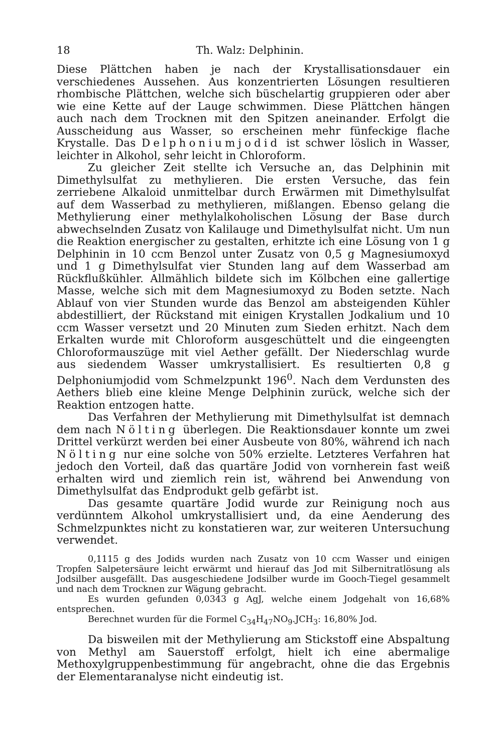18 Th. Walz: Delphinin.
Diese Plättchen haben je nach der Krystallisationsdauer ein verschiedenes Aussehen. Aus konzentrierten Lösungen resultieren rhombische Plättchen, welche sich büschelartig gruppieren oder aber wie eine Kette auf der Lauge schwimmen. Diese Plättchen hängen auch nach dem Trocknen mit den Spitzen aneinander. Erfolgt die Ausscheidung aus Wasser, so erscheinen mehr fünfeckige flache Krystalle. Das Delphoniumjodid ist schwer löslich in Wasser, leichter in Alkohol, sehr leicht in Chloroform.
Zu gleicher Zeit stellte ich Versuche an, das Delphinin mit Dimethylsulfat zu methylieren. Die ersten Versuche, das fein zerriebene Alkaloid unmittelbar durch Erwärmen mit Dimethylsulfat auf dem Wasserbad zu methylieren, mißlangen. Ebenso gelang die Methylierung einer methylalkoholischen Lösung der Base durch abwechselnden Zusatz von Kalilauge und Dimethylsulfat nicht. Um nun die Reaktion energischer zu gestalten, erhitzte ich eine Lösung von 1 g Delphinin in 10 ccm Benzol unter Zusatz von 0,5 g Magnesiumoxyd und 1 g Dimethylsulfat vier Stunden lang auf dem Wasserbad am Rückflußkühler. Allmählich bildete sich im Kölbchen eine gallertige Masse, welche sich mit dem Magnesiumoxyd zu Boden setzte. Nach Ablauf von vier Stunden wurde das Benzol am absteigenden Kühler abdestilliert, der Rückstand mit einigen Krystallen Jodkalium und 10 ccm Wasser versetzt und 20 Minuten zum Sieden erhitzt. Nach dem Erkalten wurde mit Chloroform ausgeschüttelt und die eingeengten Chloroformauszüge mit viel Aether gefällt. Der Niederschlag wurde aus siedendem Wasser umkrystallisiert. Es resultierten 0,8 g Delphoniumjodid vom Schmelzpunkt 196<sup>0</sup>. Nach dem Verdunsten des Aethers blieb eine kleine Menge Delphinin zurück, welche sich der Reaktion entzogen hatte.
Das Verfahren der Methylierung mit Dimethylsulfat ist demnach dem nach Nölting überlegen. Die Reaktionsdauer konnte um zwei Drittel verkürzt werden bei einer Ausbeute von 80%, während ich nach Nölting nur eine solche von 50% erzielte. Letzteres Verfahren hat jedoch den Vorteil, daß das quartäre Jodid von vornherein fast weiß erhalten wird und ziemlich rein ist, während bei Anwendung von Dimethylsulfat das Endprodukt gelb gefärbt ist.
Das gesamte quartäre Jodid wurde zur Reinigung noch aus verdünntem Alkohol umkrystallisiert und, da eine Aenderung des Schmelzpunktes nicht zu konstatieren war, zur weiteren Untersuchung verwendet.
0,1115 g des Jodids wurden nach Zusatz von 10 ccm Wasser und einigen Tropfen Salpetersäure leicht erwärmt und hierauf das Jod mit Silbernitratlösung als Jodsilber ausgefällt. Das ausgeschiedene Jodsilber wurde im Gooch-Tiegel gesammelt und nach dem Trocknen zur Wägung gebracht.
Es wurden gefunden 0,0343 g AgJ, welche einem Jodgehalt von 16,68% entsprechen.
Berechnet wurden für die Formel C<sub>34</sub>H<sub>47</sub>NO<sub>9</sub>.JCH<sub>3</sub>: 16,80% Jod.
Da bisweilen mit der Methylierung am Stickstoff eine Abspaltung von Methyl am Sauerstoff erfolgt, hielt ich eine abermalige Methoxylgruppenbestimmung für angebracht, ohne die das Ergebnis der Elementaranalyse nicht eindeutig ist.